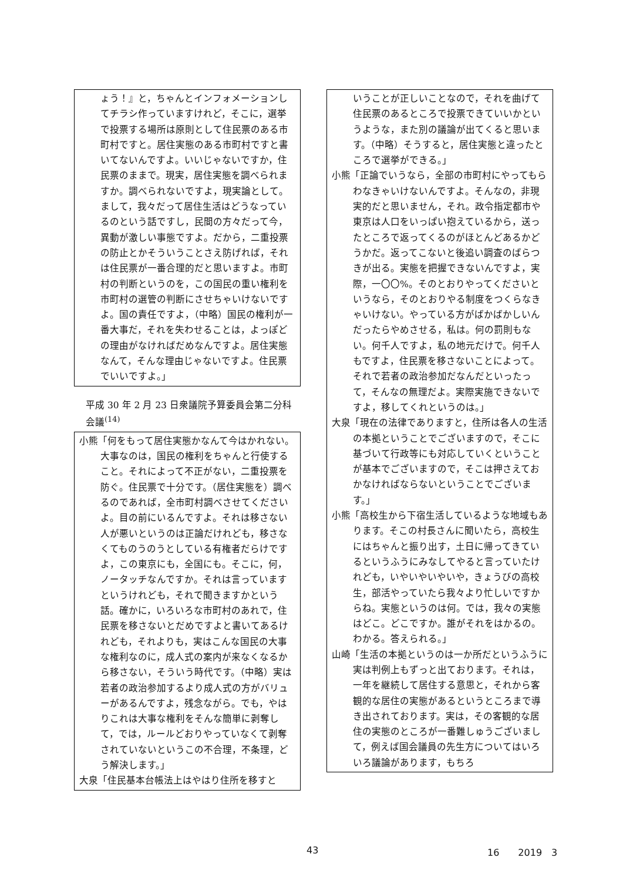ょう！』と，ちゃんとインフォメーションしてチラシ作っていますけれど，そこに，選挙で投票する場所は原則として住民票のある市町村ですと。居住実態のある市町村ですと書いてないんですよ。いいじゃないですか，住民票のままで。現実，居住実態を調べられますか。調べられないですよ，現実論として。まして，我々だって居住生活はどうなっているのという話ですし，民間の方々だって今，異動が激しい事態ですよ。だから，二重投票の防止とかそういうことさえ防げれば，それは住民票が一番合理的だと思いますよ。市町村の判断というのを，この国民の重い権利を市町村の選管の判断にさせちゃいけないですよ。国の責任ですよ，（中略）国民の権利が一番大事だ，それを失わせることは，よっぽどの理由がなければだめなんですよ。居住実態なんて，そんな理由じゃないですよ。住民票でいいですよ。」
平成 30 年 2 月 23 日衆議院予算委員会第二分科会議<sup>(14)</sup>
小熊「何をもって居住実態かなんて今はかれない。大事なのは，国民の権利をちゃんと行使すること。それによって不正がない，二重投票を防ぐ。住民票で十分です。（居住実態を）調べるのであれば，全市町村調べさせてくださいよ。目の前にいるんですよ。それは移さない人が悪いというのは正論だけれども，移さなくてものうのうとしている有権者だらけですよ，この東京にも，全国にも。そこに，何，ノータッチなんですか。それは言っていますというけれども，それで聞きますかという話。確かに，いろいろな市町村のあれで，住民票を移さないとだめですよと書いてあるけれども，それよりも，実はこんな国民の大事な権利なのに，成人式の案内が来なくなるから移さない，そういう時代です。（中略）実は若者の政治参加するより成人式の方がバリューがあるんですよ，残念ながら。でも，やはりこれは大事な権利をそんな簡単に剥奪して，では，ルールどおりやっていなくて剥奪されていないというこの不合理，不条理，どう解決します。」
大泉「住民基本台帳法上はやはり住所を移すと
いうことが正しいことなので，それを曲げて住民票のあるところで投票できていいかというような，また別の議論が出てくると思います。（中略）そうすると，居住実態と違ったところで選挙ができる。」
小熊「正論でいうなら，全部の市町村にやってもらわなきゃいけないんですよ。そんなの，非現実的だと思いません，それ。政令指定都市や東京は人口をいっぱい抱えているから，送ったところで返ってくるのがほとんどあるかどうかだ。返ってこないと後追い調査のばらつきが出る。実態を把握できないんですよ，実際，一〇〇%。そのとおりやってくださいというなら，そのとおりやる制度をつくらなきゃいけない。やっている方がばかばかしいんだったらやめさせる，私は。何の罰則もない。何千人ですよ，私の地元だけで。何千人もですよ，住民票を移さないことによって。それで若者の政治参加だなんだといったって，そんなの無理だよ。実際実施できないですよ，移してくれというのは。」
大泉「現在の法律でありますと，住所は各人の生活の本拠ということでございますので，そこに基づいて行政等にも対応していくということが基本でございますので，そこは押さえておかなければならないということでございます。」
小熊「高校生から下宿生活しているような地域もあります。そこの村長さんに聞いたら，高校生にはちゃんと振り出す，土日に帰ってきているというふうにみなしてやると言っていたけれども，いやいやいやいや，きょうびの高校生，部活やっていたら我々より忙しいですからね。実態というのは何。では，我々の実態はどこ。どこですか。誰がそれをはかるの。わかる。答えられる。」
山崎「生活の本拠というのは一か所だというふうに実は判例上もずっと出ております。それは，一年を継続して居住する意思と，それから客観的な居住の実態があるというところまで導き出されております。実は，その客観的な居住の実態のところが一番難しゅうございまして，例えば国会議員の先生方についてはいろいろ議論があります，もちろ
43 16　　2019　3